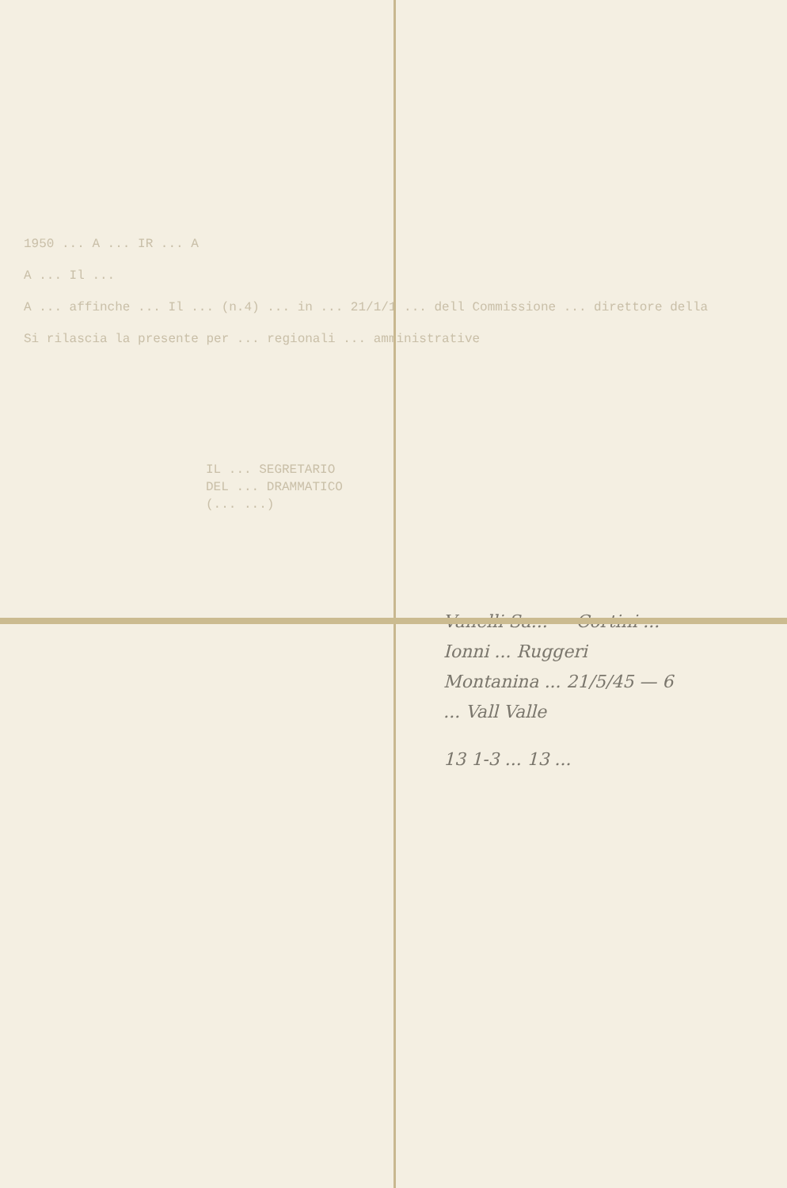1950 ... A ... IR ... A
A ... Il ...
A ... affinche ... Il ... (n.4) ... in ... 21/1/1 ... dell Commissione ... direttore della
Si rilascia la presente per ... regionali ... amministrative
IL ... SEGRETARIO
DEL ... DRAMMATICO
(... ...)
Vanelli Sa... — Cortini ...
Ionni ... Ruggeri
Montanina ... 21/5/45 — 6
... Vall Valle
13 1-3 ... 13 ...